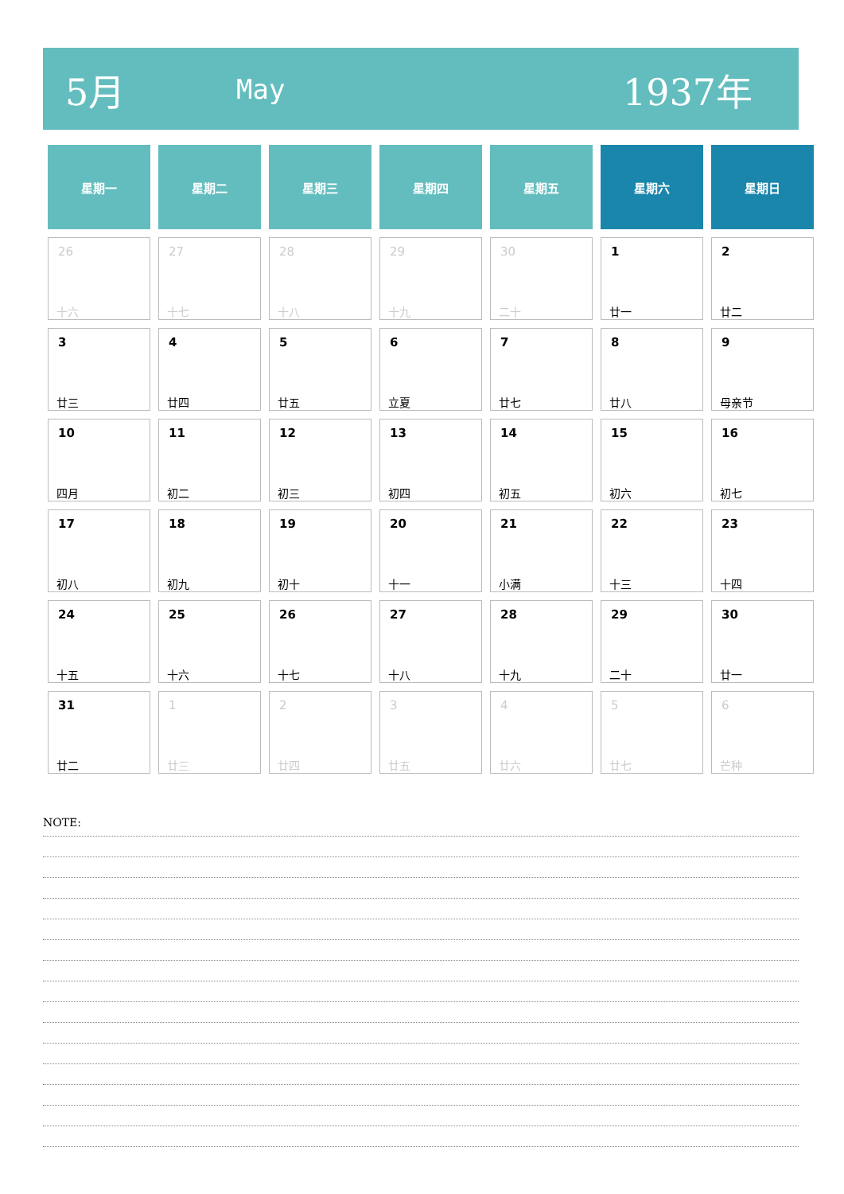5月
May
1937年
| 星期一 | 星期二 | 星期三 | 星期四 | 星期五 | 星期六 | 星期日 |
| --- | --- | --- | --- | --- | --- | --- |
| 26 十六 | 27 十七 | 28 十八 | 29 十九 | 30 二十 | 1 廿一 | 2 廿二 |
| 3 廿三 | 4 廿四 | 5 廿五 | 6 立夏 | 7 廿七 | 8 廿八 | 9 母亲节 |
| 10 四月 | 11 初二 | 12 初三 | 13 初四 | 14 初五 | 15 初六 | 16 初七 |
| 17 初八 | 18 初九 | 19 初十 | 20 十一 | 21 小满 | 22 十三 | 23 十四 |
| 24 十五 | 25 十六 | 26 十七 | 27 十八 | 28 十九 | 29 二十 | 30 廿一 |
| 31 廿二 | 1 廿三 | 2 廿四 | 3 廿五 | 4 廿六 | 5 廿七 | 6 芒种 |
NOTE: